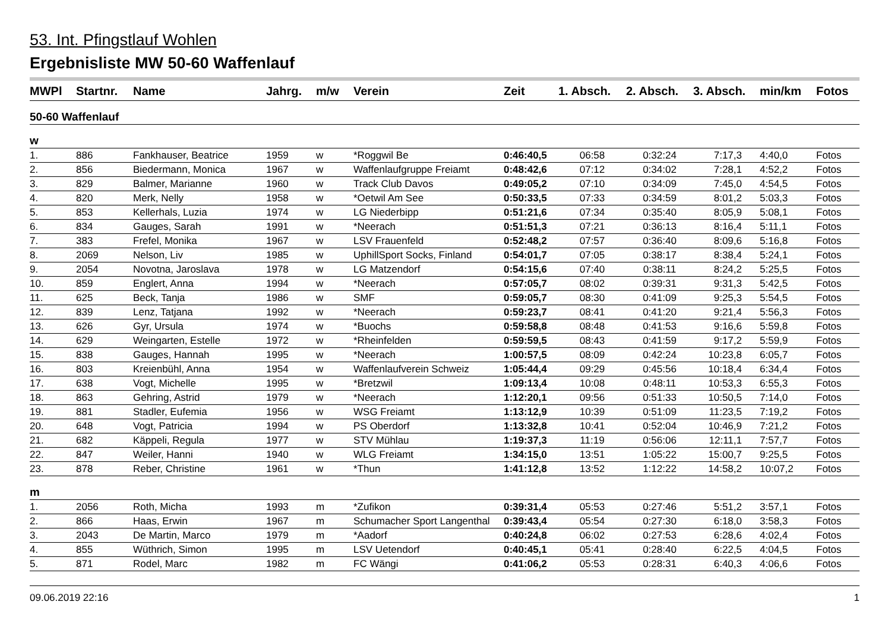53. Int. Pfingstlauf Wohlen
Ergebnisliste MW 50-60 Waffenlauf
| MWPl | Startnr. | Name | Jahrg. | m/w | Verein | Zeit | 1. Absch. | 2. Absch. | 3. Absch. | min/km | Fotos |
| --- | --- | --- | --- | --- | --- | --- | --- | --- | --- | --- | --- |
| 50-60 Waffenlauf | | | | | | | | | | | |
| w | | | | | | | | | | | |
| 1. | 886 | Fankhauser, Beatrice | 1959 | w | *Roggwil Be | 0:46:40,5 | 06:58 | 0:32:24 | 7:17,3 | 4:40,0 | Fotos |
| 2. | 856 | Biedermann, Monica | 1967 | w | Waffenlaufgruppe Freiamt | 0:48:42,6 | 07:12 | 0:34:02 | 7:28,1 | 4:52,2 | Fotos |
| 3. | 829 | Balmer, Marianne | 1960 | w | Track Club Davos | 0:49:05,2 | 07:10 | 0:34:09 | 7:45,0 | 4:54,5 | Fotos |
| 4. | 820 | Merk, Nelly | 1958 | w | *Oetwil Am See | 0:50:33,5 | 07:33 | 0:34:59 | 8:01,2 | 5:03,3 | Fotos |
| 5. | 853 | Kellerhals, Luzia | 1974 | w | LG Niederbipp | 0:51:21,6 | 07:34 | 0:35:40 | 8:05,9 | 5:08,1 | Fotos |
| 6. | 834 | Gauges, Sarah | 1991 | w | *Neerach | 0:51:51,3 | 07:21 | 0:36:13 | 8:16,4 | 5:11,1 | Fotos |
| 7. | 383 | Frefel, Monika | 1967 | w | LSV Frauenfeld | 0:52:48,2 | 07:57 | 0:36:40 | 8:09,6 | 5:16,8 | Fotos |
| 8. | 2069 | Nelson, Liv | 1985 | w | UphillSport Socks, Finland | 0:54:01,7 | 07:05 | 0:38:17 | 8:38,4 | 5:24,1 | Fotos |
| 9. | 2054 | Novotna, Jaroslava | 1978 | w | LG Matzendorf | 0:54:15,6 | 07:40 | 0:38:11 | 8:24,2 | 5:25,5 | Fotos |
| 10. | 859 | Englert, Anna | 1994 | w | *Neerach | 0:57:05,7 | 08:02 | 0:39:31 | 9:31,3 | 5:42,5 | Fotos |
| 11. | 625 | Beck, Tanja | 1986 | w | SMF | 0:59:05,7 | 08:30 | 0:41:09 | 9:25,3 | 5:54,5 | Fotos |
| 12. | 839 | Lenz, Tatjana | 1992 | w | *Neerach | 0:59:23,7 | 08:41 | 0:41:20 | 9:21,4 | 5:56,3 | Fotos |
| 13. | 626 | Gyr, Ursula | 1974 | w | *Buochs | 0:59:58,8 | 08:48 | 0:41:53 | 9:16,6 | 5:59,8 | Fotos |
| 14. | 629 | Weingarten, Estelle | 1972 | w | *Rheinfelden | 0:59:59,5 | 08:43 | 0:41:59 | 9:17,2 | 5:59,9 | Fotos |
| 15. | 838 | Gauges, Hannah | 1995 | w | *Neerach | 1:00:57,5 | 08:09 | 0:42:24 | 10:23,8 | 6:05,7 | Fotos |
| 16. | 803 | Kreienbühl, Anna | 1954 | w | Waffenlaufverein Schweiz | 1:05:44,4 | 09:29 | 0:45:56 | 10:18,4 | 6:34,4 | Fotos |
| 17. | 638 | Vogt, Michelle | 1995 | w | *Bretzwil | 1:09:13,4 | 10:08 | 0:48:11 | 10:53,3 | 6:55,3 | Fotos |
| 18. | 863 | Gehring, Astrid | 1979 | w | *Neerach | 1:12:20,1 | 09:56 | 0:51:33 | 10:50,5 | 7:14,0 | Fotos |
| 19. | 881 | Stadler, Eufemia | 1956 | w | WSG Freiamt | 1:13:12,9 | 10:39 | 0:51:09 | 11:23,5 | 7:19,2 | Fotos |
| 20. | 648 | Vogt, Patricia | 1994 | w | PS Oberdorf | 1:13:32,8 | 10:41 | 0:52:04 | 10:46,9 | 7:21,2 | Fotos |
| 21. | 682 | Käppeli, Regula | 1977 | w | STV Mühlau | 1:19:37,3 | 11:19 | 0:56:06 | 12:11,1 | 7:57,7 | Fotos |
| 22. | 847 | Weiler, Hanni | 1940 | w | WLG Freiamt | 1:34:15,0 | 13:51 | 1:05:22 | 15:00,7 | 9:25,5 | Fotos |
| 23. | 878 | Reber, Christine | 1961 | w | *Thun | 1:41:12,8 | 13:52 | 1:12:22 | 14:58,2 | 10:07,2 | Fotos |
| m | | | | | | | | | | | |
| 1. | 2056 | Roth, Micha | 1993 | m | *Zufikon | 0:39:31,4 | 05:53 | 0:27:46 | 5:51,2 | 3:57,1 | Fotos |
| 2. | 866 | Haas, Erwin | 1967 | m | Schumacher Sport Langenthal | 0:39:43,4 | 05:54 | 0:27:30 | 6:18,0 | 3:58,3 | Fotos |
| 3. | 2043 | De Martin, Marco | 1979 | m | *Aadorf | 0:40:24,8 | 06:02 | 0:27:53 | 6:28,6 | 4:02,4 | Fotos |
| 4. | 855 | Wüthrich, Simon | 1995 | m | LSV Uetendorf | 0:40:45,1 | 05:41 | 0:28:40 | 6:22,5 | 4:04,5 | Fotos |
| 5. | 871 | Rodel, Marc | 1982 | m | FC Wängi | 0:41:06,2 | 05:53 | 0:28:31 | 6:40,3 | 4:06,6 | Fotos |
09.06.2019 22:16 1